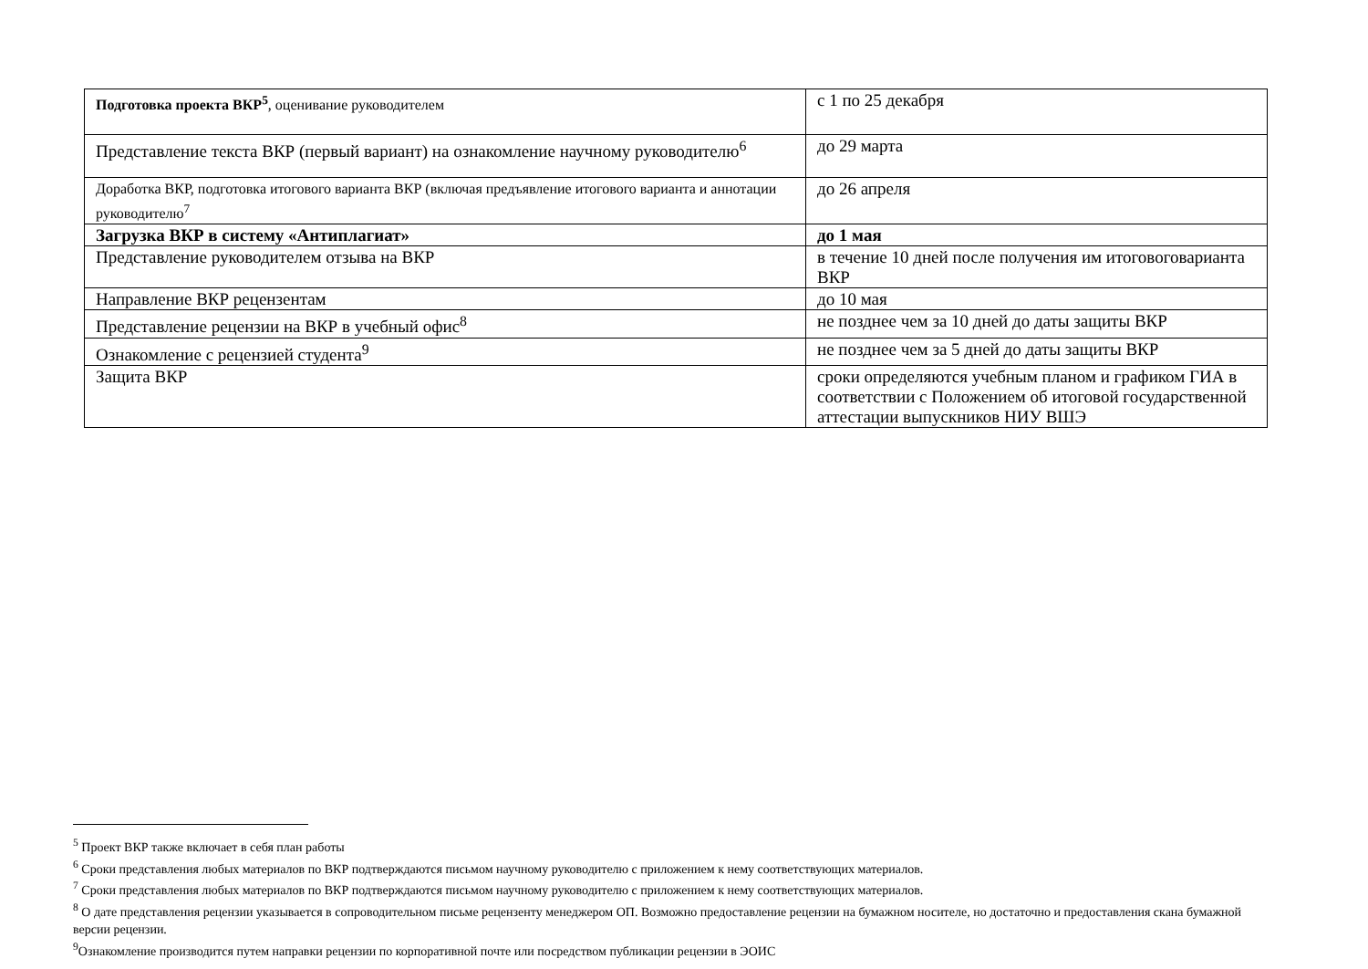| Подготовка проекта ВКР<sup>5</sup> , оценивание руководителем | с 1 по 25 декабря |
| Представление текста ВКР (первый вариант) на ознакомление научному руководителю<sup>6</sup> | до 29 марта |
| Доработка ВКР, подготовка итогового варианта ВКР (включая предъявление итогового варианта и аннотации руководителю<sup>7</sup> | до 26 апреля |
| Загрузка ВКР в систему «Антиплагиат» | до 1 мая |
| Представление руководителем отзыва на ВКР | в течение 10 дней после получения им итоговоговарианта ВКР |
| Направление ВКР рецензентам | до 10 мая |
| Представление рецензии на ВКР в учебный офис<sup>8</sup> | не позднее чем за 10 дней до даты защиты ВКР |
| Ознакомление с рецензией студента<sup>9</sup> | не позднее чем за 5 дней до даты защиты ВКР |
| Защита ВКР | сроки определяются учебным планом и графиком ГИА в соответствии с Положением об итоговой государственной аттестации выпускников НИУ ВШЭ |
<sup>5</sup> Проект ВКР также включает в себя план работы
<sup>6</sup> Сроки представления любых материалов по ВКР подтверждаются письмом научному руководителю с приложением к нему соответствующих материалов.
<sup>7</sup> Сроки представления любых материалов по ВКР подтверждаются письмом научному руководителю с приложением к нему соответствующих материалов.
<sup>8</sup> О дате представления рецензии указывается в сопроводительном письме рецензенту менеджером ОП. Возможно предоставление рецензии на бумажном носителе, но достаточно и предоставления скана бумажной версии рецензии.
<sup>9</sup> Ознакомление производится путем направки рецензии по корпоративной почте или посредством публикации рецензии в ЭОИС